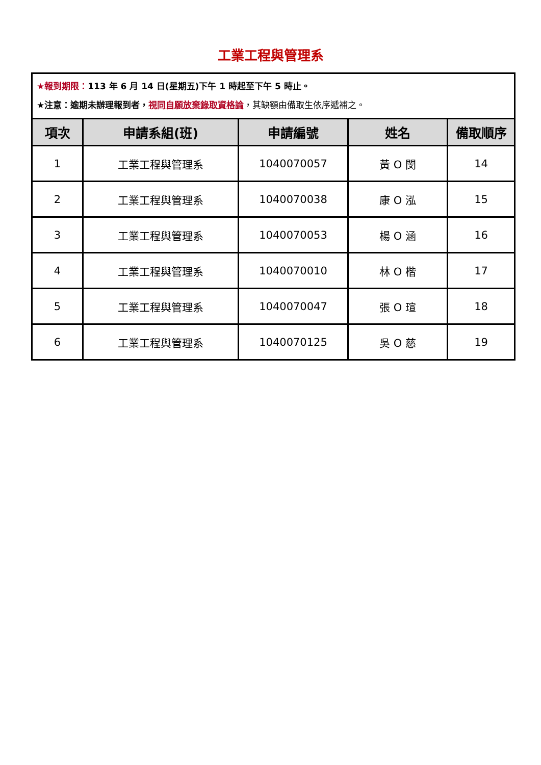工業工程與管理系
| ★報到期限： 113 年 6 月 14 日(星期五)下午 1 時起至下午 5 時止。 ★注意：逾期未辦理報到者， 視同自願放棄錄取資格論 ，其缺額由備取生依序遞補之。 | | | | |
| 項次 | 申請系組(班) | 申請編號 | 姓名 | 備取順序 |
| 1 | 工業工程與管理系 | 1040070057 | 黃 O 閔 | 14 |
| 2 | 工業工程與管理系 | 1040070038 | 康 O 泓 | 15 |
| 3 | 工業工程與管理系 | 1040070053 | 楊 O 涵 | 16 |
| 4 | 工業工程與管理系 | 1040070010 | 林 O 楷 | 17 |
| 5 | 工業工程與管理系 | 1040070047 | 張 O 瑄 | 18 |
| 6 | 工業工程與管理系 | 1040070125 | 吳 O 慈 | 19 |